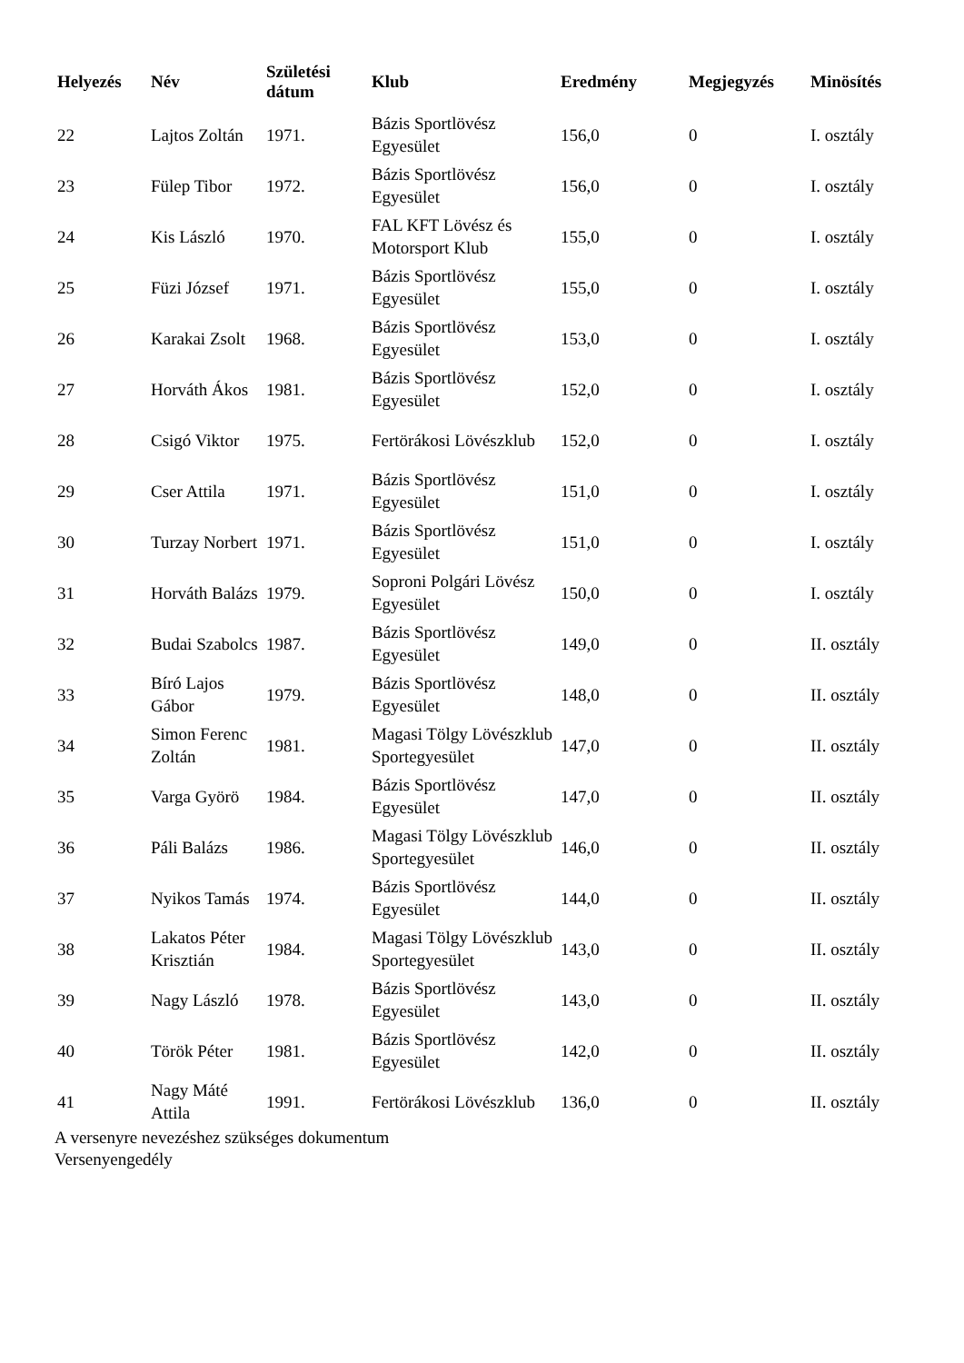| Helyezés | Név | Születési dátum | Klub | Eredmény | Megjegyzés | Minösítés |
| --- | --- | --- | --- | --- | --- | --- |
| 22 | Lajtos Zoltán | 1971. | Bázis Sportlövész Egyesület | 156,0 | 0 | I. osztály |
| 23 | Fülep Tibor | 1972. | Bázis Sportlövész Egyesület | 156,0 | 0 | I. osztály |
| 24 | Kis László | 1970. | FAL KFT Lövész és Motorsport Klub | 155,0 | 0 | I. osztály |
| 25 | Füzi József | 1971. | Bázis Sportlövész Egyesület | 155,0 | 0 | I. osztály |
| 26 | Karakai Zsolt | 1968. | Bázis Sportlövész Egyesület | 153,0 | 0 | I. osztály |
| 27 | Horváth Ákos | 1981. | Bázis Sportlövész Egyesület | 152,0 | 0 | I. osztály |
| 28 | Csigó Viktor | 1975. | Fertörákosi Lövészklub | 152,0 | 0 | I. osztály |
| 29 | Cser Attila | 1971. | Bázis Sportlövész Egyesület | 151,0 | 0 | I. osztály |
| 30 | Turzay Norbert | 1971. | Bázis Sportlövész Egyesület | 151,0 | 0 | I. osztály |
| 31 | Horváth Balázs | 1979. | Soproni Polgári Lövész Egyesület | 150,0 | 0 | I. osztály |
| 32 | Budai Szabolcs | 1987. | Bázis Sportlövész Egyesület | 149,0 | 0 | II. osztály |
| 33 | Bíró Lajos Gábor | 1979. | Bázis Sportlövész Egyesület | 148,0 | 0 | II. osztály |
| 34 | Simon Ferenc Zoltán | 1981. | Magasi Tölgy Lövészklub Sportegyesület | 147,0 | 0 | II. osztály |
| 35 | Varga Györö | 1984. | Bázis Sportlövész Egyesület | 147,0 | 0 | II. osztály |
| 36 | Páli Balázs | 1986. | Magasi Tölgy Lövészklub Sportegyesület | 146,0 | 0 | II. osztály |
| 37 | Nyikos Tamás | 1974. | Bázis Sportlövész Egyesület | 144,0 | 0 | II. osztály |
| 38 | Lakatos Péter Krisztián | 1984. | Magasi Tölgy Lövészklub Sportegyesület | 143,0 | 0 | II. osztály |
| 39 | Nagy László | 1978. | Bázis Sportlövész Egyesület | 143,0 | 0 | II. osztály |
| 40 | Török Péter | 1981. | Bázis Sportlövész Egyesület | 142,0 | 0 | II. osztály |
| 41 | Nagy Máté Attila | 1991. | Fertörákosi Lövészklub | 136,0 | 0 | II. osztály |
A versenyre nevezéshez szükséges dokumentum
Versenyengedély